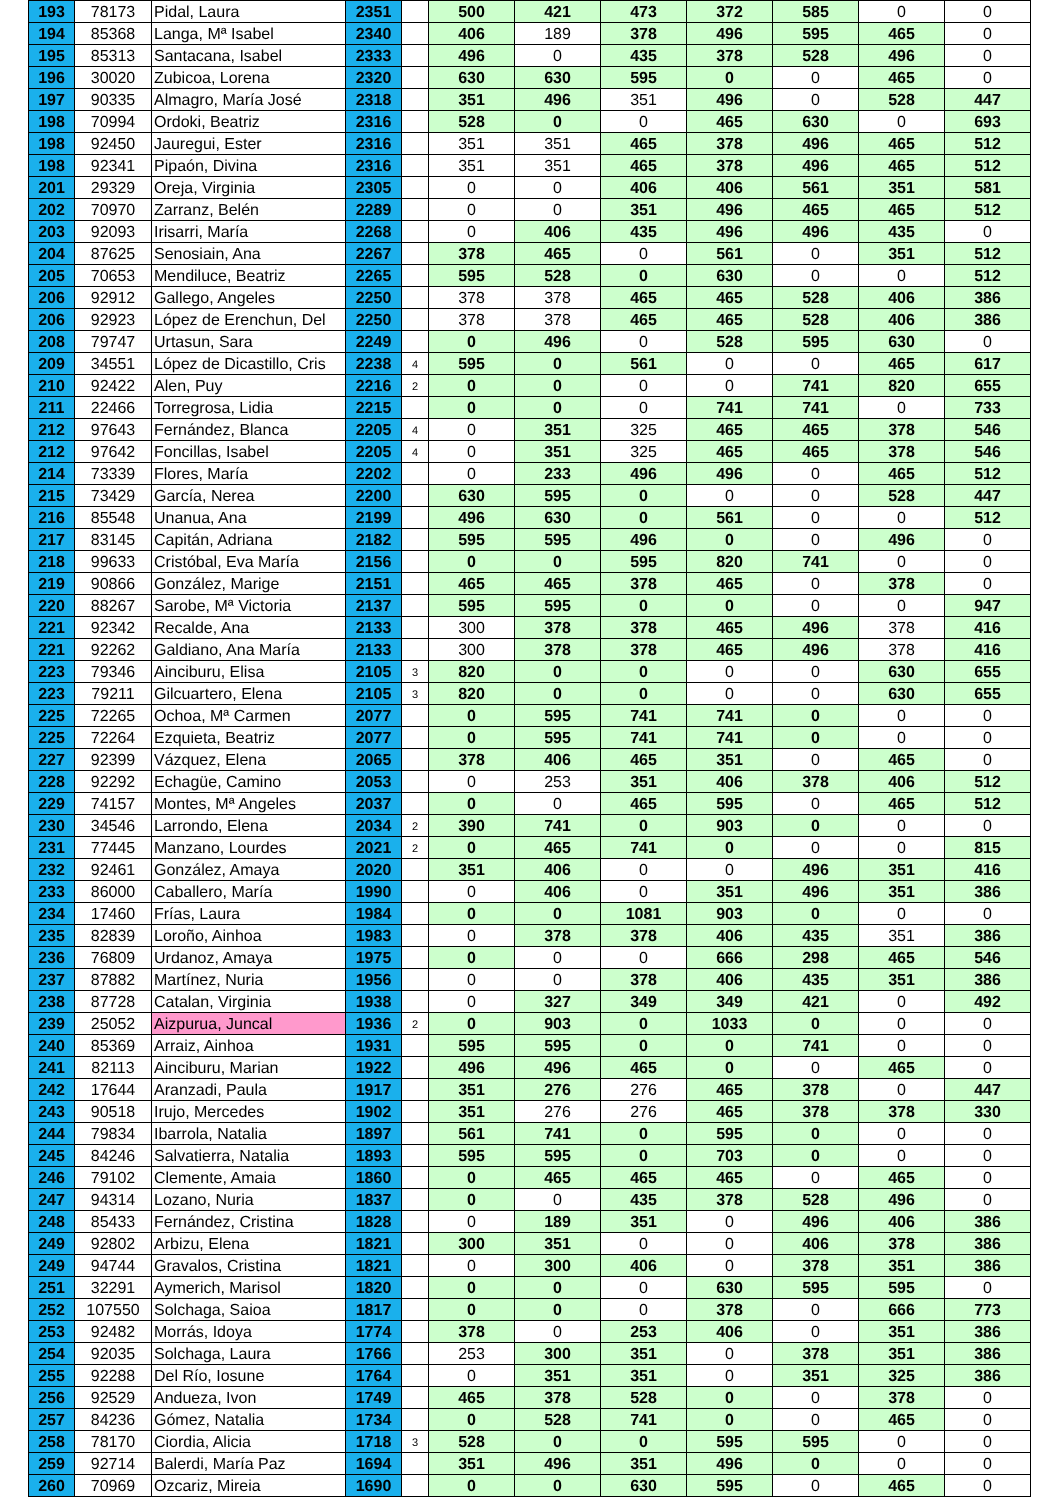| 193 | 78173 | Pidal, Laura | 2351 | | 500 | 421 | 473 | 372 | 585 | 0 | 0 |
| 194 | 85368 | Langa, Mª Isabel | 2340 | | 406 | 189 | 378 | 496 | 595 | 465 | 0 |
| 195 | 85313 | Santacana, Isabel | 2333 | | 496 | 0 | 435 | 378 | 528 | 496 | 0 |
| 196 | 30020 | Zubicoa, Lorena | 2320 | | 630 | 630 | 595 | 0 | 0 | 465 | 0 |
| 197 | 90335 | Almagro, María José | 2318 | | 351 | 496 | 351 | 496 | 0 | 528 | 447 |
| 198 | 70994 | Ordoki, Beatriz | 2316 | | 528 | 0 | 0 | 465 | 630 | 0 | 693 |
| 198 | 92450 | Jauregui, Ester | 2316 | | 351 | 351 | 465 | 378 | 496 | 465 | 512 |
| 198 | 92341 | Pipaón, Divina | 2316 | | 351 | 351 | 465 | 378 | 496 | 465 | 512 |
| 201 | 29329 | Oreja, Virginia | 2305 | | 0 | 0 | 406 | 406 | 561 | 351 | 581 |
| 202 | 70970 | Zarranz, Belén | 2289 | | 0 | 0 | 351 | 496 | 465 | 465 | 512 |
| 203 | 92093 | Irisarri, María | 2268 | | 0 | 406 | 435 | 496 | 496 | 435 | 0 |
| 204 | 87625 | Senosiain, Ana | 2267 | | 378 | 465 | 0 | 561 | 0 | 351 | 512 |
| 205 | 70653 | Mendiluce, Beatriz | 2265 | | 595 | 528 | 0 | 630 | 0 | 0 | 512 |
| 206 | 92912 | Gallego, Angeles | 2250 | | 378 | 378 | 465 | 465 | 528 | 406 | 386 |
| 206 | 92923 | López de Erenchun, Del | 2250 | | 378 | 378 | 465 | 465 | 528 | 406 | 386 |
| 208 | 79747 | Urtasun, Sara | 2249 | | 0 | 496 | 0 | 528 | 595 | 630 | 0 |
| 209 | 34551 | López de Dicastillo, Cris | 2238 | 4 | 595 | 0 | 561 | 0 | 0 | 465 | 617 |
| 210 | 92422 | Alen, Puy | 2216 | 2 | 0 | 0 | 0 | 0 | 741 | 820 | 655 |
| 211 | 22466 | Torregrosa, Lidia | 2215 | | 0 | 0 | 0 | 741 | 741 | 0 | 733 |
| 212 | 97643 | Fernández, Blanca | 2205 | 4 | 0 | 351 | 325 | 465 | 465 | 378 | 546 |
| 212 | 97642 | Foncillas, Isabel | 2205 | 4 | 0 | 351 | 325 | 465 | 465 | 378 | 546 |
| 214 | 73339 | Flores, María | 2202 | | 0 | 233 | 496 | 496 | 0 | 465 | 512 |
| 215 | 73429 | García, Nerea | 2200 | | 630 | 595 | 0 | 0 | 0 | 528 | 447 |
| 216 | 85548 | Unanua, Ana | 2199 | | 496 | 630 | 0 | 561 | 0 | 0 | 512 |
| 217 | 83145 | Capitán, Adriana | 2182 | | 595 | 595 | 496 | 0 | 0 | 496 | 0 |
| 218 | 99633 | Cristóbal, Eva María | 2156 | | 0 | 0 | 595 | 820 | 741 | 0 | 0 |
| 219 | 90866 | González, Marige | 2151 | | 465 | 465 | 378 | 465 | 0 | 378 | 0 |
| 220 | 88267 | Sarobe, Mª Victoria | 2137 | | 595 | 595 | 0 | 0 | 0 | 0 | 947 |
| 221 | 92342 | Recalde, Ana | 2133 | | 300 | 378 | 378 | 465 | 496 | 378 | 416 |
| 221 | 92262 | Galdiano, Ana María | 2133 | | 300 | 378 | 378 | 465 | 496 | 378 | 416 |
| 223 | 79346 | Ainciburu, Elisa | 2105 | 3 | 820 | 0 | 0 | 0 | 0 | 630 | 655 |
| 223 | 79211 | Gilcuartero, Elena | 2105 | 3 | 820 | 0 | 0 | 0 | 0 | 630 | 655 |
| 225 | 72265 | Ochoa, Mª Carmen | 2077 | | 0 | 595 | 741 | 741 | 0 | 0 | 0 |
| 225 | 72264 | Ezquieta, Beatriz | 2077 | | 0 | 595 | 741 | 741 | 0 | 0 | 0 |
| 227 | 92399 | Vázquez, Elena | 2065 | | 378 | 406 | 465 | 351 | 0 | 465 | 0 |
| 228 | 92292 | Echagüe, Camino | 2053 | | 0 | 253 | 351 | 406 | 378 | 406 | 512 |
| 229 | 74157 | Montes, Mª Angeles | 2037 | | 0 | 0 | 465 | 595 | 0 | 465 | 512 |
| 230 | 34546 | Larrondo, Elena | 2034 | 2 | 390 | 741 | 0 | 903 | 0 | 0 | 0 |
| 231 | 77445 | Manzano, Lourdes | 2021 | 2 | 0 | 465 | 741 | 0 | 0 | 0 | 815 |
| 232 | 92461 | González, Amaya | 2020 | | 351 | 406 | 0 | 0 | 496 | 351 | 416 |
| 233 | 86000 | Caballero, María | 1990 | | 0 | 406 | 0 | 351 | 496 | 351 | 386 |
| 234 | 17460 | Frías, Laura | 1984 | | 0 | 0 | 1081 | 903 | 0 | 0 | 0 |
| 235 | 82839 | Loroño, Ainhoa | 1983 | | 0 | 378 | 378 | 406 | 435 | 351 | 386 |
| 236 | 76809 | Urdanoz, Amaya | 1975 | | 0 | 0 | 0 | 666 | 298 | 465 | 546 |
| 237 | 87882 | Martínez, Nuria | 1956 | | 0 | 0 | 378 | 406 | 435 | 351 | 386 |
| 238 | 87728 | Catalan, Virginia | 1938 | | 0 | 327 | 349 | 349 | 421 | 0 | 492 |
| 239 | 25052 | Aizpurua, Juncal | 1936 | 2 | 0 | 903 | 0 | 1033 | 0 | 0 | 0 |
| 240 | 85369 | Arraiz, Ainhoa | 1931 | | 595 | 595 | 0 | 0 | 741 | 0 | 0 |
| 241 | 82113 | Ainciburu, Marian | 1922 | | 496 | 496 | 465 | 0 | 0 | 465 | 0 |
| 242 | 17644 | Aranzadi, Paula | 1917 | | 351 | 276 | 276 | 465 | 378 | 0 | 447 |
| 243 | 90518 | Irujo, Mercedes | 1902 | | 351 | 276 | 276 | 465 | 378 | 378 | 330 |
| 244 | 79834 | Ibarrola, Natalia | 1897 | | 561 | 741 | 0 | 595 | 0 | 0 | 0 |
| 245 | 84246 | Salvatierra, Natalia | 1893 | | 595 | 595 | 0 | 703 | 0 | 0 | 0 |
| 246 | 79102 | Clemente, Amaia | 1860 | | 0 | 465 | 465 | 465 | 0 | 465 | 0 |
| 247 | 94314 | Lozano, Nuria | 1837 | | 0 | 0 | 435 | 378 | 528 | 496 | 0 |
| 248 | 85433 | Fernández, Cristina | 1828 | | 0 | 189 | 351 | 0 | 496 | 406 | 386 |
| 249 | 92802 | Arbizu, Elena | 1821 | | 300 | 351 | 0 | 0 | 406 | 378 | 386 |
| 249 | 94744 | Gravalos, Cristina | 1821 | | 0 | 300 | 406 | 0 | 378 | 351 | 386 |
| 251 | 32291 | Aymerich, Marisol | 1820 | | 0 | 0 | 0 | 630 | 595 | 595 | 0 |
| 252 | 107550 | Solchaga, Saioa | 1817 | | 0 | 0 | 0 | 378 | 0 | 666 | 773 |
| 253 | 92482 | Morrás, Idoya | 1774 | | 378 | 0 | 253 | 406 | 0 | 351 | 386 |
| 254 | 92035 | Solchaga, Laura | 1766 | | 253 | 300 | 351 | 0 | 378 | 351 | 386 |
| 255 | 92288 | Del Río, Iosune | 1764 | | 0 | 351 | 351 | 0 | 351 | 325 | 386 |
| 256 | 92529 | Andueza, Ivon | 1749 | | 465 | 378 | 528 | 0 | 0 | 378 | 0 |
| 257 | 84236 | Gómez, Natalia | 1734 | | 0 | 528 | 741 | 0 | 0 | 465 | 0 |
| 258 | 78170 | Ciordia, Alicia | 1718 | 3 | 528 | 0 | 0 | 595 | 595 | 0 | 0 |
| 259 | 92714 | Balerdi, María Paz | 1694 | | 351 | 496 | 351 | 496 | 0 | 0 | 0 |
| 260 | 70969 | Ozcariz, Mireia | 1690 | | 0 | 0 | 630 | 595 | 0 | 465 | 0 |